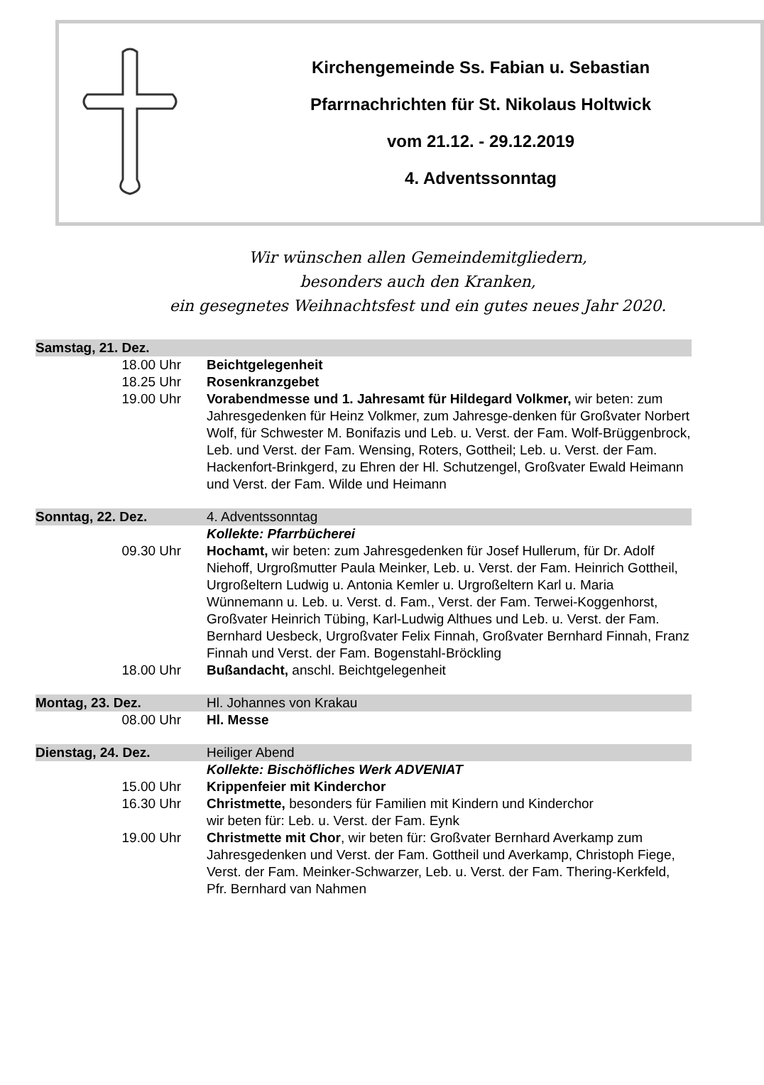Kirchengemeinde Ss. Fabian u. Sebastian
Pfarrnachrichten für St. Nikolaus Holtwick
vom 21.12. - 29.12.2019
4. Adventssonntag
Wir wünschen allen Gemeindemitgliedern,
besonders auch den Kranken,
ein gesegnetes Weihnachtsfest und ein gutes neues Jahr 2020.
| Samstag, 21. Dez. | |
| 18.00 Uhr | Beichtgelegenheit |
| 18.25 Uhr | Rosenkranzgebet |
| 19.00 Uhr | Vorabendmesse und 1. Jahresamt für Hildegard Volkmer, wir beten: zum Jahresgedenken für Heinz Volkmer, zum Jahresge-denken für Großvater Norbert Wolf, für Schwester M. Bonifazis und Leb. u. Verst. der Fam. Wolf-Brüggenbrock, Leb. und Verst. der Fam. Wensing, Roters, Gottheil; Leb. u. Verst. der Fam. Hackenfort-Brinkgerd, zu Ehren der Hl. Schutzengel, Großvater Ewald Heimann und Verst. der Fam. Wilde und Heimann |
| Sonntag, 22. Dez. | 4. Adventssonntag |
| | Kollekte: Pfarrbücherei |
| 09.30 Uhr | Hochamt, wir beten: zum Jahresgedenken für Josef Hullerum, für Dr. Adolf Niehoff, Urgroßmutter Paula Meinker, Leb. u. Verst. der Fam. Heinrich Gottheil, Urgroßeltern Ludwig u. Antonia Kemler u. Urgroßeltern Karl u. Maria Wünnemann u. Leb. u. Verst. d. Fam., Verst. der Fam. Terwei-Koggenhorst, Großvater Heinrich Tübing, Karl-Ludwig Althues und Leb. u. Verst. der Fam. Bernhard Uesbeck, Urgroßvater Felix Finnah, Großvater Bernhard Finnah, Franz Finnah und Verst. der Fam. Bogenstahl-Bröckling |
| 18.00 Uhr | Bußandacht, anschl. Beichtgelegenheit |
| Montag, 23. Dez. | Hl. Johannes von Krakau |
| 08.00 Uhr | Hl. Messe |
| Dienstag, 24. Dez. | Heiliger Abend |
| | Kollekte: Bischöfliches Werk ADVENIAT |
| 15.00 Uhr | Krippenfeier mit Kinderchor |
| 16.30 Uhr | Christmette, besonders für Familien mit Kindern und Kinderchor wir beten für: Leb. u. Verst. der Fam. Eynk |
| 19.00 Uhr | Christmette mit Chor , wir beten für: Großvater Bernhard Averkamp zum Jahresgedenken und Verst. der Fam. Gottheil und Averkamp, Christoph Fiege, Verst. der Fam. Meinker-Schwarzer, Leb. u. Verst. der Fam. Thering-Kerkfeld, Pfr. Bernhard van Nahmen |